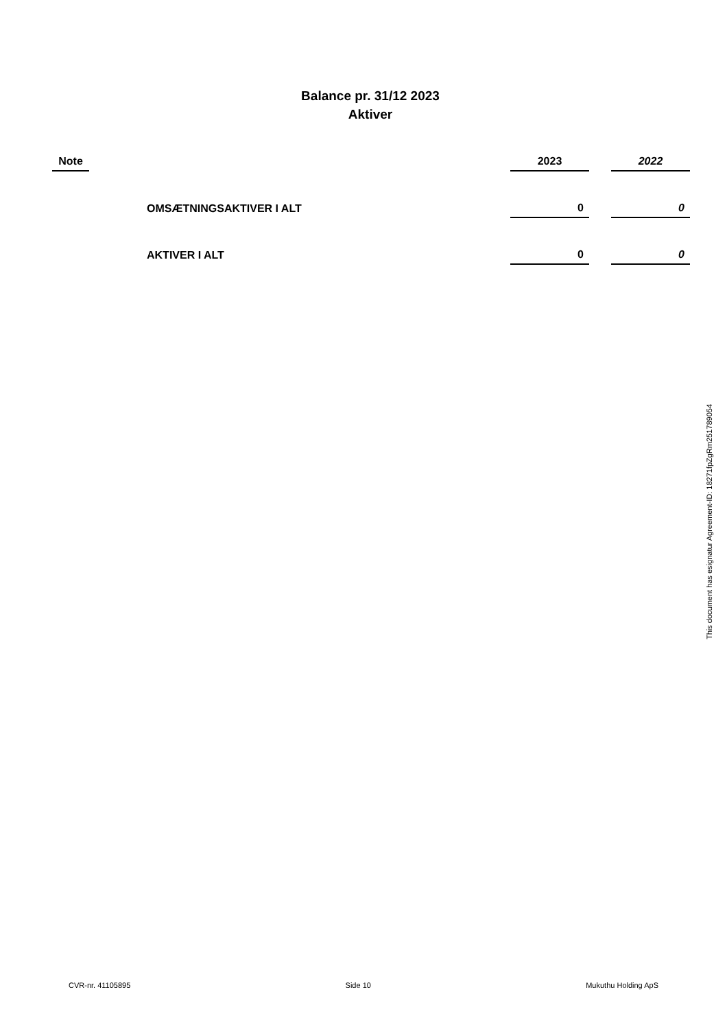Balance pr. 31/12 2023
Aktiver
| Note | | 2023 | | 2022 |
| --- | --- | --- | --- | --- |
| | OMSÆTNINGSAKTIVER I ALT | 0 | | 0 |
| | AKTIVER I ALT | 0 | | 0 |
This document has esignatur Agreement-ID: 18271fpZgRm251789054
CVR-nr. 41105895 Side 10 Mukuthu Holding ApS